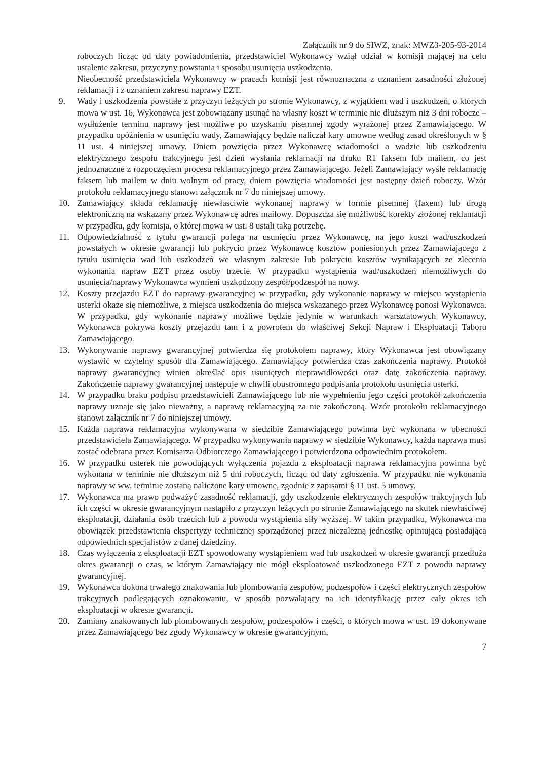Załącznik nr 9 do SIWZ, znak: MWZ3-205-93-2014
roboczych licząc od daty powiadomienia, przedstawiciel Wykonawcy wziął udział w komisji mającej na celu ustalenie zakresu, przyczyny powstania i sposobu usunięcia uszkodzenia.
Nieobecność przedstawiciela Wykonawcy w pracach komisji jest równoznaczna z uznaniem zasadności złożonej reklamacji i z uznaniem zakresu naprawy EZT.
9. Wady i uszkodzenia powstałe z przyczyn leżących po stronie Wykonawcy, z wyjątkiem wad i uszkodzeń, o których mowa w ust. 16, Wykonawca jest zobowiązany usunąć na własny koszt w terminie nie dłuższym niż 3 dni robocze – wydłużenie terminu naprawy jest możliwe po uzyskaniu pisemnej zgody wyrażonej przez Zamawiającego. W przypadku opóźnienia w usunięciu wady, Zamawiający będzie naliczał kary umowne według zasad określonych w § 11 ust. 4 niniejszej umowy. Dniem powzięcia przez Wykonawcę wiadomości o wadzie lub uszkodzeniu elektrycznego zespołu trakcyjnego jest dzień wysłania reklamacji na druku R1 faksem lub mailem, co jest jednoznaczne z rozpoczęciem procesu reklamacyjnego przez Zamawiającego. Jeżeli Zamawiający wyśle reklamację faksem lub mailem w dniu wolnym od pracy, dniem powzięcia wiadomości jest następny dzień roboczy. Wzór protokołu reklamacyjnego stanowi załącznik nr 7 do niniejszej umowy.
10. Zamawiający składa reklamację niewłaściwie wykonanej naprawy w formie pisemnej (faxem) lub drogą elektroniczną na wskazany przez Wykonawcę adres mailowy. Dopuszcza się możliwość korekty złożonej reklamacji w przypadku, gdy komisja, o której mowa w ust. 8 ustali taką potrzebę.
11. Odpowiedzialność z tytułu gwarancji polega na usunięciu przez Wykonawcę, na jego koszt wad/uszkodzeń powstałych w okresie gwarancji lub pokryciu przez Wykonawcę kosztów poniesionych przez Zamawiającego z tytułu usunięcia wad lub uszkodzeń we własnym zakresie lub pokryciu kosztów wynikających ze zlecenia wykonania napraw EZT przez osoby trzecie. W przypadku wystąpienia wad/uszkodzeń niemożliwych do usunięcia/naprawy Wykonawca wymieni uszkodzony zespół/podzespół na nowy.
12. Koszty przejazdu EZT do naprawy gwarancyjnej w przypadku, gdy wykonanie naprawy w miejscu wystąpienia usterki okaże się niemożliwe, z miejsca uszkodzenia do miejsca wskazanego przez Wykonawcę ponosi Wykonawca. W przypadku, gdy wykonanie naprawy możliwe będzie jedynie w warunkach warsztatowych Wykonawcy, Wykonawca pokrywa koszty przejazdu tam i z powrotem do właściwej Sekcji Napraw i Eksploatacji Taboru Zamawiającego.
13. Wykonywanie naprawy gwarancyjnej potwierdza się protokołem naprawy, który Wykonawca jest obowiązany wystawić w czytelny sposób dla Zamawiającego. Zamawiający potwierdza czas zakończenia naprawy. Protokół naprawy gwarancyjnej winien określać opis usuniętych nieprawidłowości oraz datę zakończenia naprawy. Zakończenie naprawy gwarancyjnej następuje w chwili obustronnego podpisania protokołu usunięcia usterki.
14. W przypadku braku podpisu przedstawicieli Zamawiającego lub nie wypełnieniu jego części protokół zakończenia naprawy uznaje się jako nieważny, a naprawę reklamacyjną za nie zakończoną. Wzór protokołu reklamacyjnego stanowi załącznik nr 7 do niniejszej umowy.
15. Każda naprawa reklamacyjna wykonywana w siedzibie Zamawiającego powinna być wykonana w obecności przedstawiciela Zamawiającego. W przypadku wykonywania naprawy w siedzibie Wykonawcy, każda naprawa musi zostać odebrana przez Komisarza Odbiorczego Zamawiającego i potwierdzona odpowiednim protokołem.
16. W przypadku usterek nie powodujących wyłączenia pojazdu z eksploatacji naprawa reklamacyjna powinna być wykonana w terminie nie dłuższym niż 5 dni roboczych, licząc od daty zgłoszenia. W przypadku nie wykonania naprawy w ww. terminie zostaną naliczone kary umowne, zgodnie z zapisami § 11 ust. 5 umowy.
17. Wykonawca ma prawo podważyć zasadność reklamacji, gdy uszkodzenie elektrycznych zespołów trakcyjnych lub ich części w okresie gwarancyjnym nastąpiło z przyczyn leżących po stronie Zamawiającego na skutek niewłaściwej eksploatacji, działania osób trzecich lub z powodu wystąpienia siły wyższej. W takim przypadku, Wykonawca ma obowiązek przedstawienia ekspertyzy technicznej sporządzonej przez niezależną jednostkę opiniującą posiadającą odpowiednich specjalistów z danej dziedziny.
18. Czas wyłączenia z eksploatacji EZT spowodowany wystąpieniem wad lub uszkodzeń w okresie gwarancji przedłuża okres gwarancji o czas, w którym Zamawiający nie mógł eksploatować uszkodzonego EZT z powodu naprawy gwarancyjnej.
19. Wykonawca dokona trwałego znakowania lub plombowania zespołów, podzespołów i części elektrycznych zespołów trakcyjnych podlegających oznakowaniu, w sposób pozwalający na ich identyfikację przez cały okres ich eksploatacji w okresie gwarancji.
20. Zamiany znakowanych lub plombowanych zespołów, podzespołów i części, o których mowa w ust. 19 dokonywane przez Zamawiającego bez zgody Wykonawcy w okresie gwarancyjnym,
7